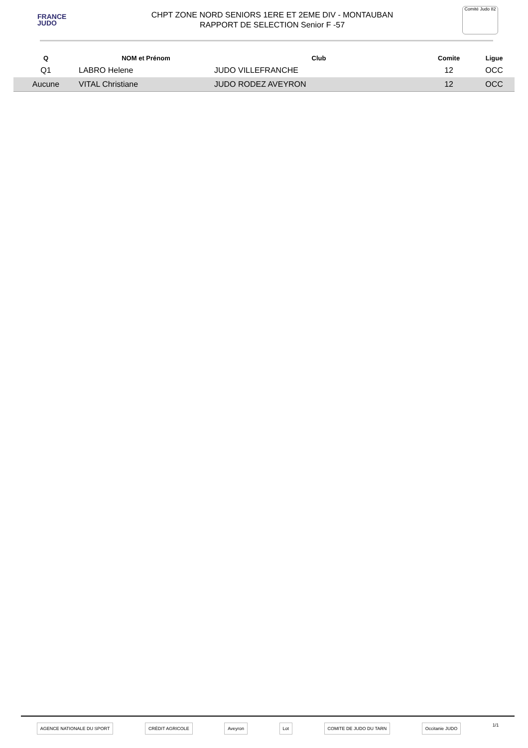FRANCE
JUDO
CHPT ZONE NORD SENIORS 1ERE ET 2EME DIV - MONTAUBAN
RAPPORT DE SELECTION Senior F -57
Comité Judo 82
| Q | NOM et Prénom | Club | Comite | Ligue |
| --- | --- | --- | --- | --- |
| Q1 | LABRO Helene | JUDO VILLEFRANCHE | 12 | OCC |
| Aucune | VITAL Christiane | JUDO RODEZ AVEYRON | 12 | OCC |
AGENCE NATIONALE DU SPORT CRÉDIT AGRICOLE Aveyron Lot COMITE DE JUDO DU TARN Occitanie JUDO 1/1